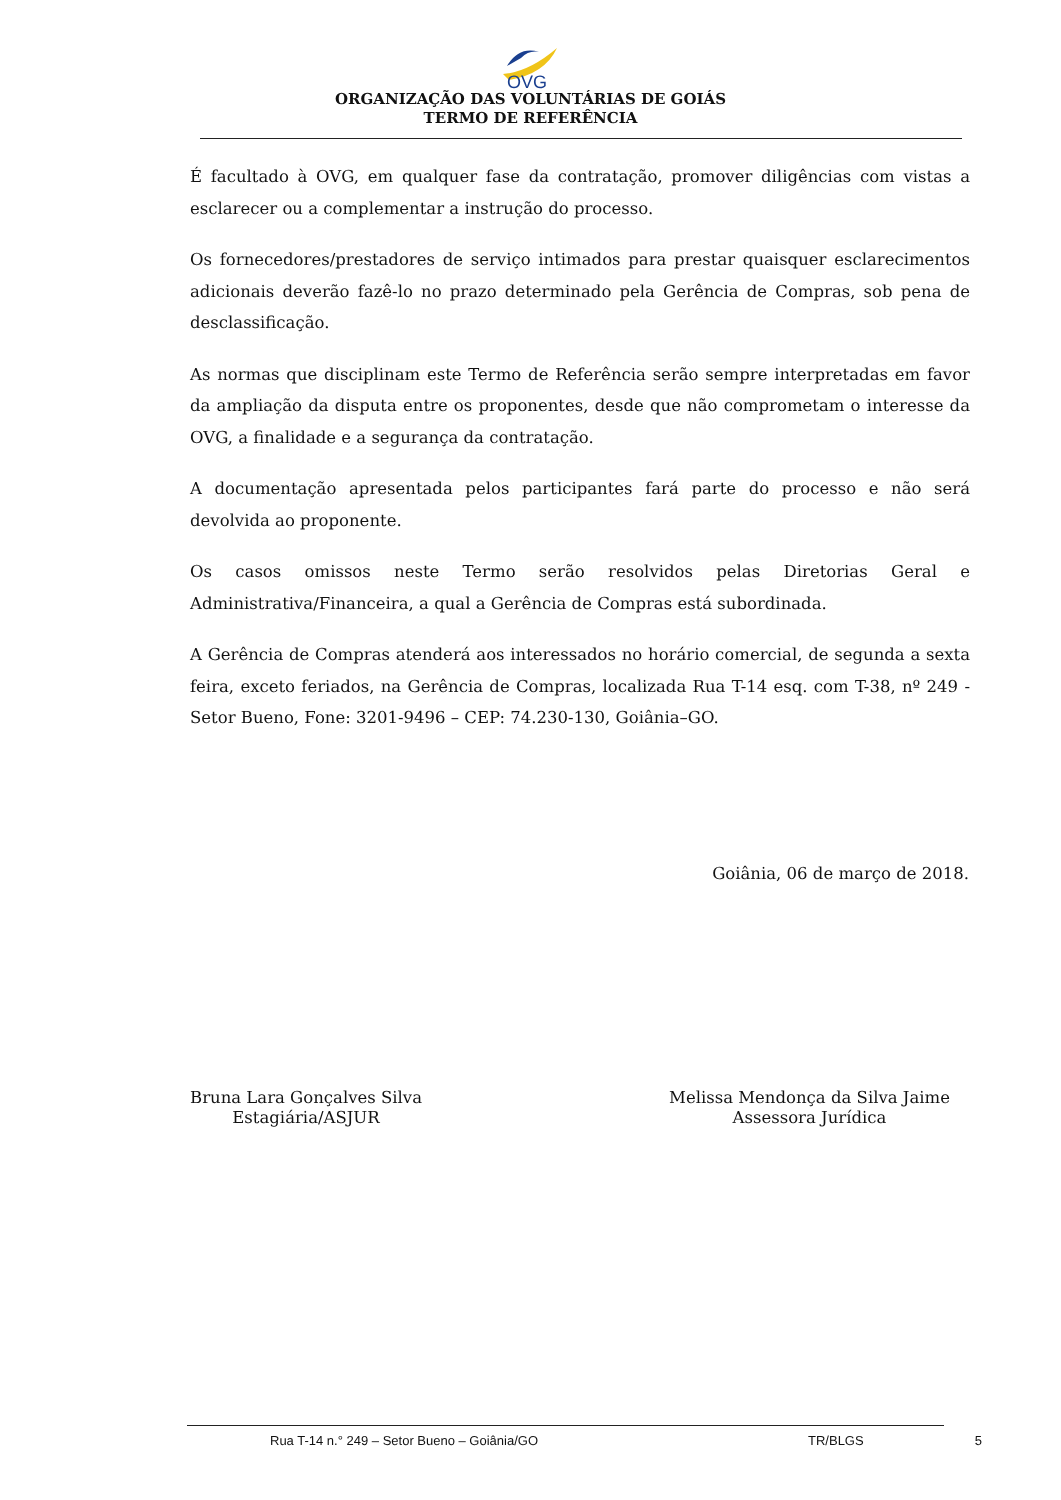OVG
ORGANIZAÇÃO DAS VOLUNTÁRIAS DE GOIÁS
TERMO DE REFERÊNCIA
É facultado à OVG, em qualquer fase da contratação, promover diligências com vistas a esclarecer ou a complementar a instrução do processo.
Os fornecedores/prestadores de serviço intimados para prestar quaisquer esclarecimentos adicionais deverão fazê-lo no prazo determinado pela Gerência de Compras, sob pena de desclassificação.
As normas que disciplinam este Termo de Referência serão sempre interpretadas em favor da ampliação da disputa entre os proponentes, desde que não comprometam o interesse da OVG, a finalidade e a segurança da contratação.
A documentação apresentada pelos participantes fará parte do processo e não será devolvida ao proponente.
Os casos omissos neste Termo serão resolvidos pelas Diretorias Geral e Administrativa/Financeira, a qual a Gerência de Compras está subordinada.
A Gerência de Compras atenderá aos interessados no horário comercial, de segunda a sexta feira, exceto feriados, na Gerência de Compras, localizada Rua T-14 esq. com T-38, nº 249 - Setor Bueno, Fone: 3201-9496 – CEP: 74.230-130, Goiânia–GO.
Goiânia, 06 de março de 2018.
Bruna Lara Gonçalves Silva
Estagiária/ASJUR
Melissa Mendonça da Silva Jaime
Assessora Jurídica
Rua T-14 n.° 249 – Setor Bueno – Goiânia/GO TR/BLGS 5